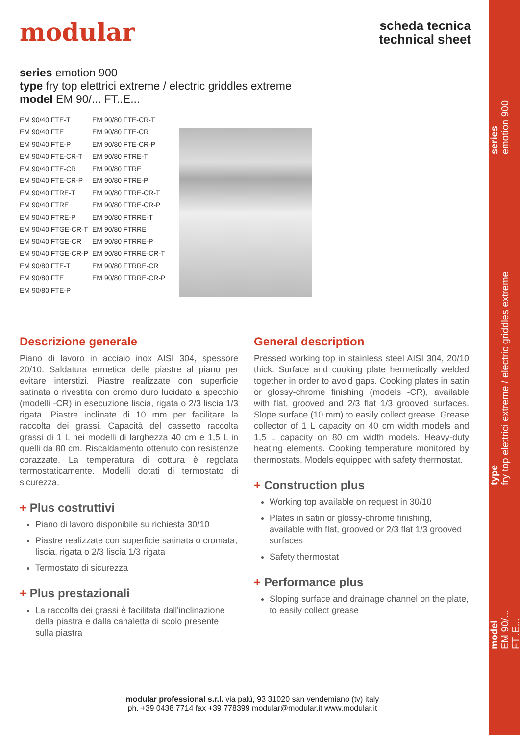series
emotion 900
type
fry top elettrici extreme / electric griddles extreme
model
EM 90/... FT..E...
modular
scheda tecnica
technical sheet
series emotion 900
type fry top elettrici extreme / electric griddles extreme
model EM 90/... FT..E...
| EM 90/40 FTE-T | EM 90/80 FTE-CR-T |
| EM 90/40 FTE | EM 90/80 FTE-CR |
| EM 90/40 FTE-P | EM 90/80 FTE-CR-P |
| EM 90/40 FTE-CR-T | EM 90/80 FTRE-T |
| EM 90/40 FTE-CR | EM 90/80 FTRE |
| EM 90/40 FTE-CR-P | EM 90/80 FTRE-P |
| EM 90/40 FTRE-T | EM 90/80 FTRE-CR-T |
| EM 90/40 FTRE | EM 90/80 FTRE-CR-P |
| EM 90/40 FTRE-P | EM 90/80 FTRRE-T |
| EM 90/40 FTGE-CR-T | EM 90/80 FTRRE |
| EM 90/40 FTGE-CR | EM 90/80 FTRRE-P |
| EM 90/40 FTGE-CR-P | EM 90/80 FTRRE-CR-T |
| EM 90/80 FTE-T | EM 90/80 FTRRE-CR |
| EM 90/80 FTE | EM 90/80 FTRRE-CR-P |
| EM 90/80 FTE-P | |
Descrizione generale
Piano di lavoro in acciaio inox AISI 304, spessore 20/10. Saldatura ermetica delle piastre al piano per evitare interstizi. Piastre realizzate con superficie satinata o rivestita con cromo duro lucidato a specchio (modelli -CR) in esecuzione liscia, rigata o 2/3 liscia 1/3 rigata. Piastre inclinate di 10 mm per facilitare la raccolta dei grassi. Capacità del cassetto raccolta grassi di 1 L nei modelli di larghezza 40 cm e 1,5 L in quelli da 80 cm. Riscaldamento ottenuto con resistenze corazzate. La temperatura di cottura è regolata termostaticamente. Modelli dotati di termostato di sicurezza.
+ Plus costruttivi
Piano di lavoro disponibile su richiesta 30/10
Piastre realizzate con superficie satinata o cromata, liscia, rigata o 2/3 liscia 1/3 rigata
Termostato di sicurezza
+ Plus prestazionali
La raccolta dei grassi è facilitata dall'inclinazione della piastra e dalla canaletta di scolo presente sulla piastra
General description
Pressed working top in stainless steel AISI 304, 20/10 thick. Surface and cooking plate hermetically welded together in order to avoid gaps. Cooking plates in satin or glossy-chrome finishing (models -CR), available with flat, grooved and 2/3 flat 1/3 grooved surfaces. Slope surface (10 mm) to easily collect grease. Grease collector of 1 L capacity on 40 cm width models and 1,5 L capacity on 80 cm width models. Heavy-duty heating elements. Cooking temperature monitored by thermostats. Models equipped with safety thermostat.
+ Construction plus
Working top available on request in 30/10
Plates in satin or glossy-chrome finishing, available with flat, grooved or 2/3 flat 1/3 grooved surfaces
Safety thermostat
+ Performance plus
Sloping surface and drainage channel on the plate, to easily collect grease
modular professional s.r.l. via palù, 93 31020 san vendemiano (tv) italy
ph. +39 0438 7714 fax +39 778399 modular@modular.it www.modular.it